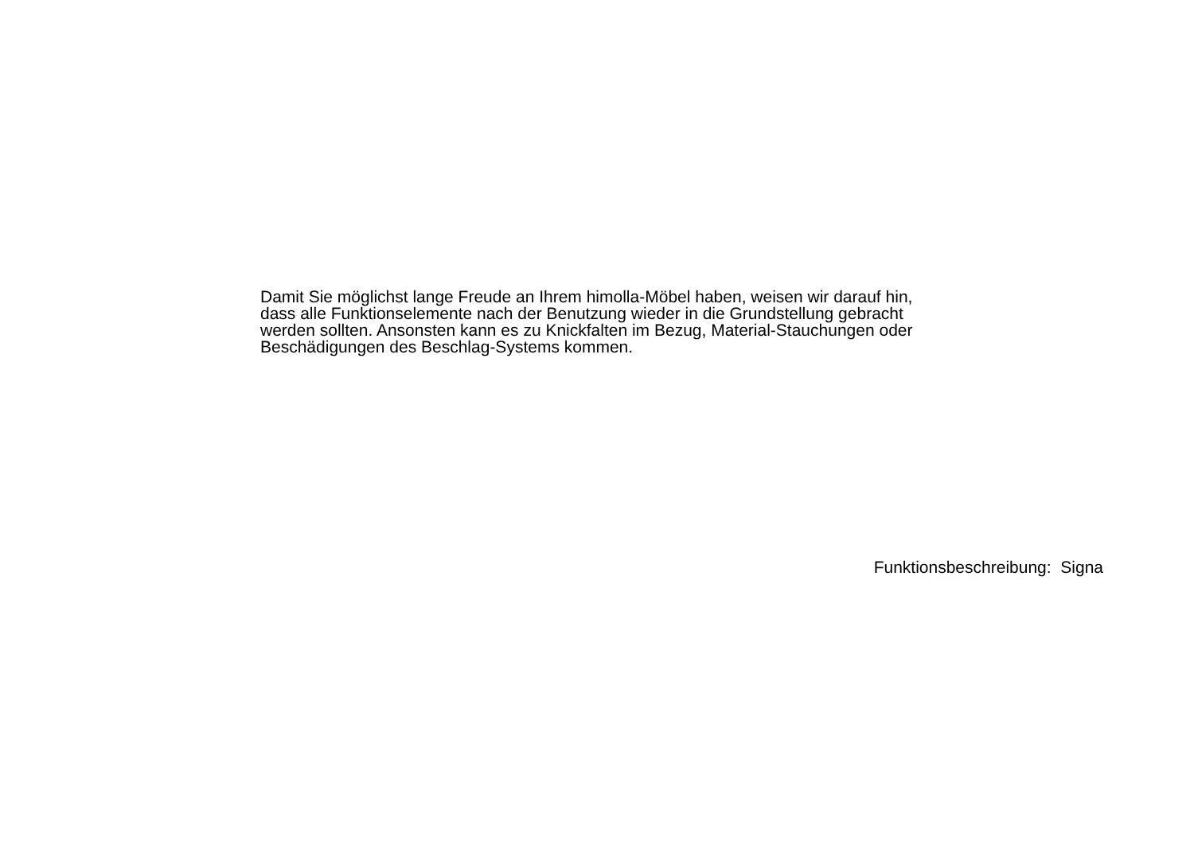Damit Sie möglichst lange Freude an Ihrem himolla-Möbel haben, weisen wir darauf hin,
dass alle Funktionselemente nach der Benutzung wieder in die Grundstellung gebracht
werden sollten. Ansonsten kann es zu Knickfalten im Bezug, Material-Stauchungen oder
Beschädigungen des Beschlag-Systems kommen.
Funktionsbeschreibung: Signa